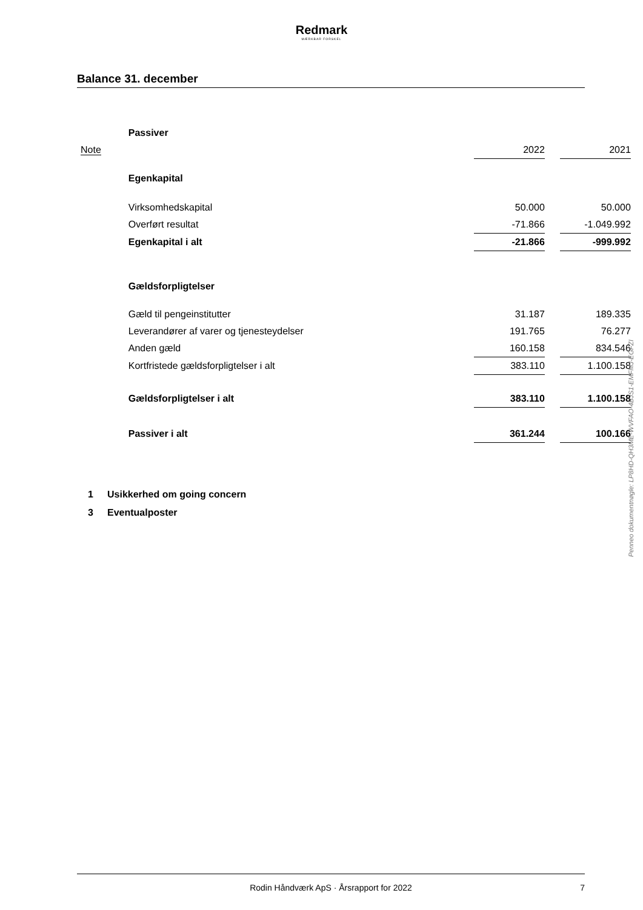Redmark
MÆRKBAR FORSKEL
Balance 31. december
| | Passiver | | | |
| Note | | 2022 | | 2021 |
| | Egenkapital | | | |
| | Virksomhedskapital | 50.000 | | 50.000 |
| | Overført resultat | -71.866 | | -1.049.992 |
| | Egenkapital i alt | -21.866 | | -999.992 |
| | Gældsforpligtelser | | | |
| | Gæld til pengeinstitutter | 31.187 | | 189.335 |
| | Leverandører af varer og tjenesteydelser | 191.765 | | 76.277 |
| | Anden gæld | 160.158 | | 834.546 |
| | Kortfristede gældsforpligtelser i alt | 383.110 | | 1.100.158 |
| | Gældsforpligtelser i alt | 383.110 | | 1.100.158 |
| | Passiver i alt | 361.244 | | 100.166 |
1 Usikkerhed om going concern
3 Eventualposter
Penneo dokumentnøgle: LP8HD-QH3ME-WVFAO-4BJS1-EMFMJ-EGFZI
Rodin Håndværk ApS · Årsrapport for 2022 7